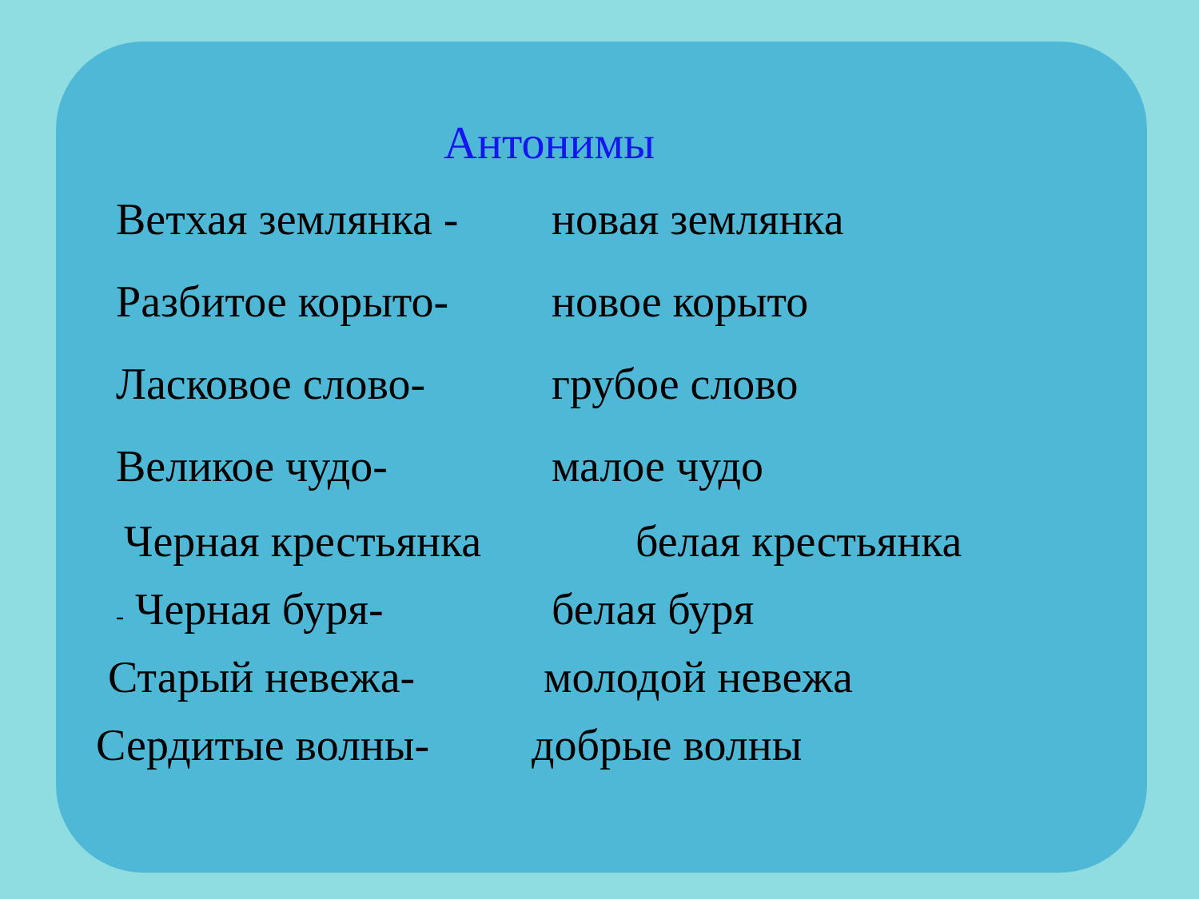Антонимы
Ветхая землянка -
новая землянка
Разбитое корыто- новое корыто
Ласковое слово- грубое слово
Великое чудо- малое чудо
Черная крестьянка
белая крестьянка
- Черная буря- белая буря
Старый невежа- молодой невежа
Сердитые волны- добрые волны